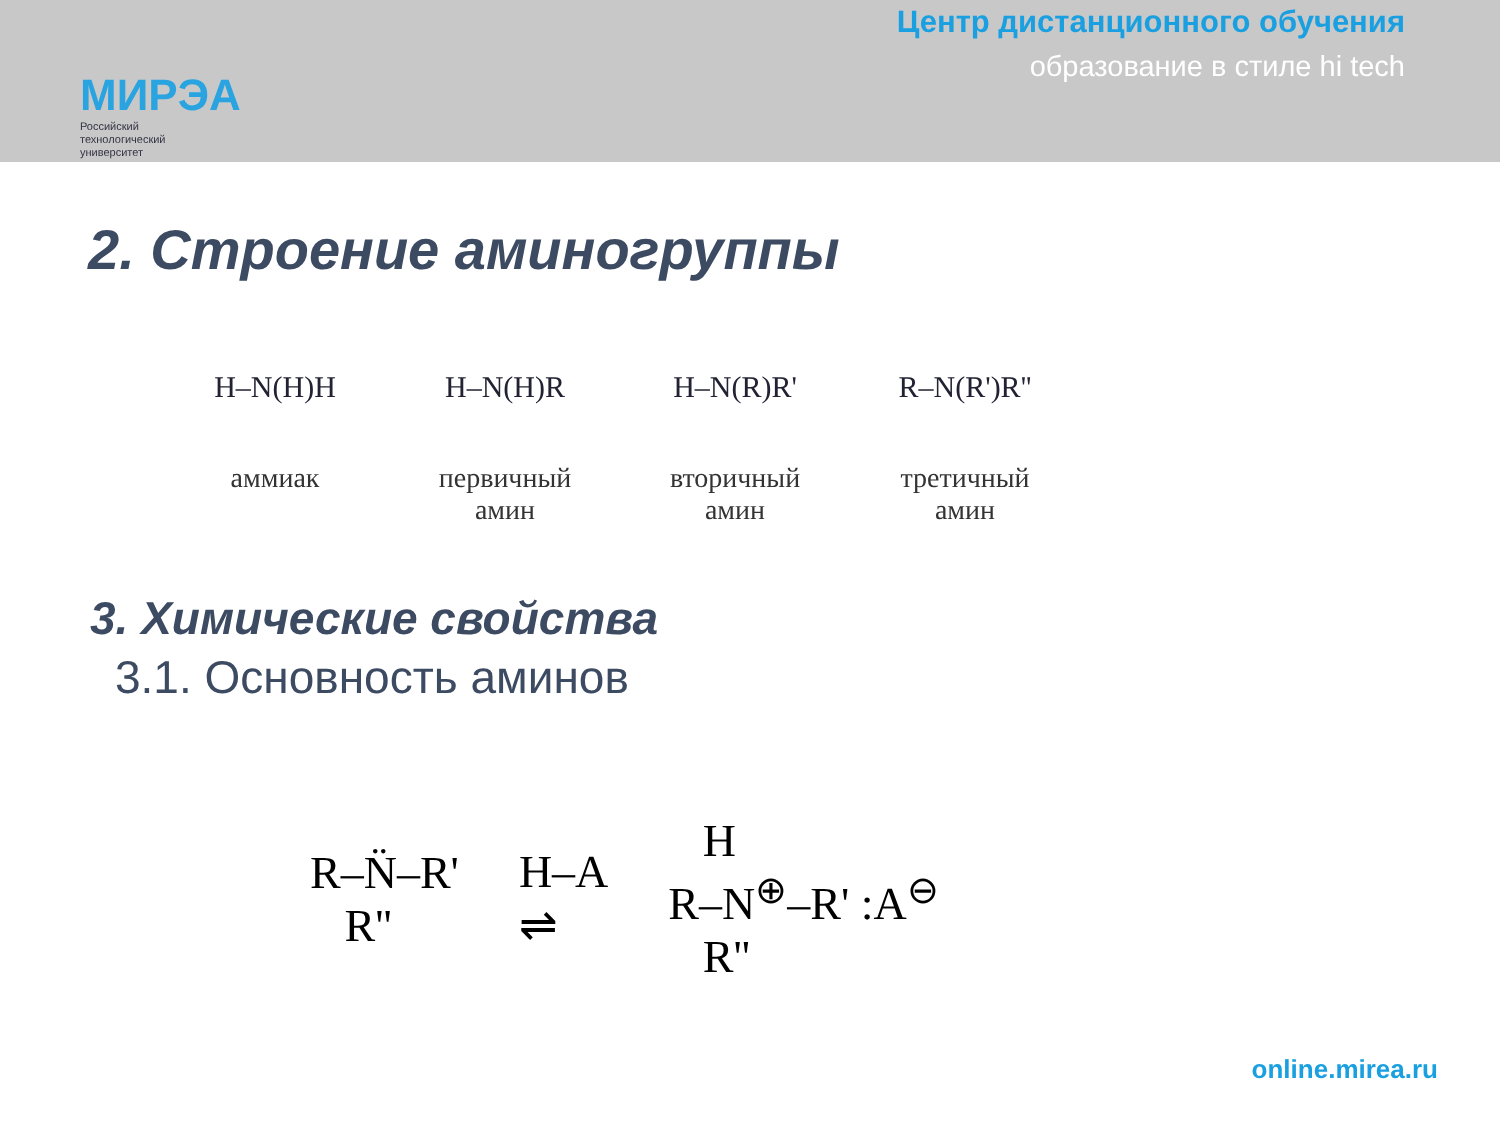МИРЭА
Российский
технологический
университет
Центр дистанционного обучения
образование в стиле hi tech
2. Строение аминогруппы
H–N(H)H
аммиак
H–N(H)R
первичный
амин
H–N(R)R'
вторичный
амин
R–N(R')R''
третичный
амин
3. Химические свойства
3.1. Основность аминов
R–N̈–R'
R''
H–A
⇌
H
R–N<sup>⊕</sup>–R' :A<sup>⊖</sup>
R''
online.mirea.ru